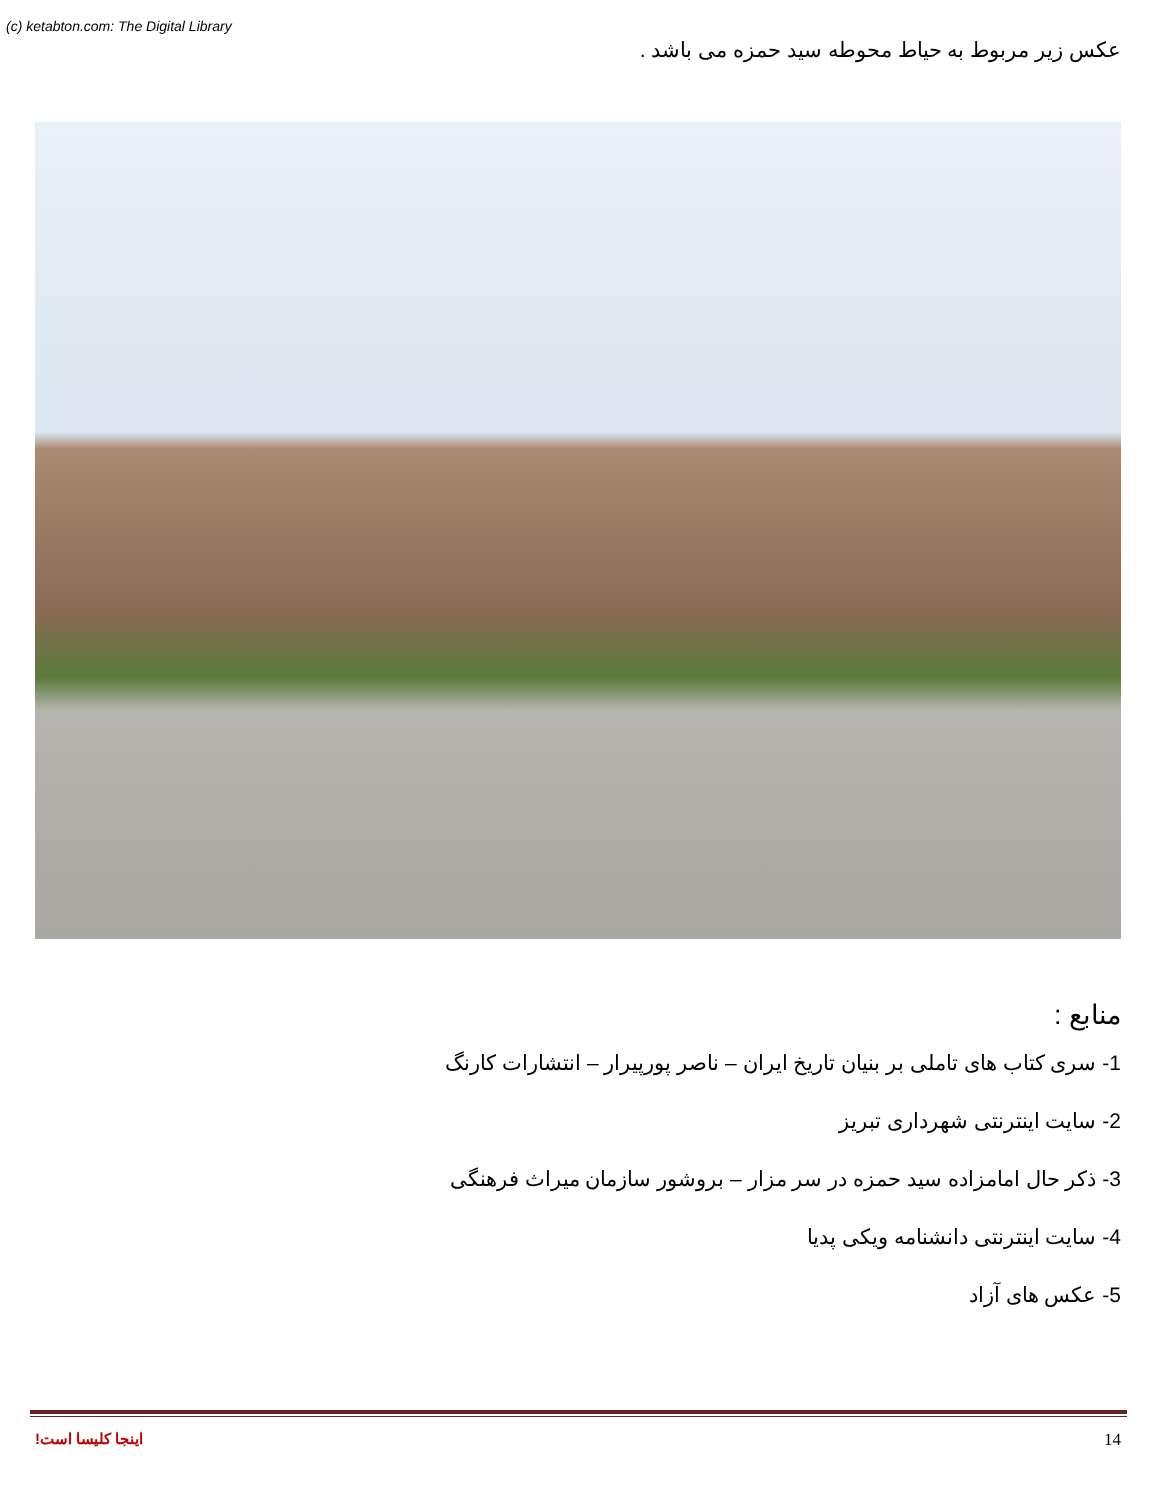(c) ketabton.com: The Digital Library
عکس زیر مربوط به حیاط محوطه سید حمزه می باشد .
منابع :
1- سری کتاب های تاملی بر بنیان تاریخ ایران – ناصر پورپیرار – انتشارات کارنگ
2- سایت اینترنتی شهرداری تبریز
3- ذکر حال امامزاده سید حمزه در سر مزار – بروشور سازمان میراث فرهنگی
4- سایت اینترنتی دانشنامه ویکی پدیا
5- عکس های آزاد
اینجا کلیسا است! 14